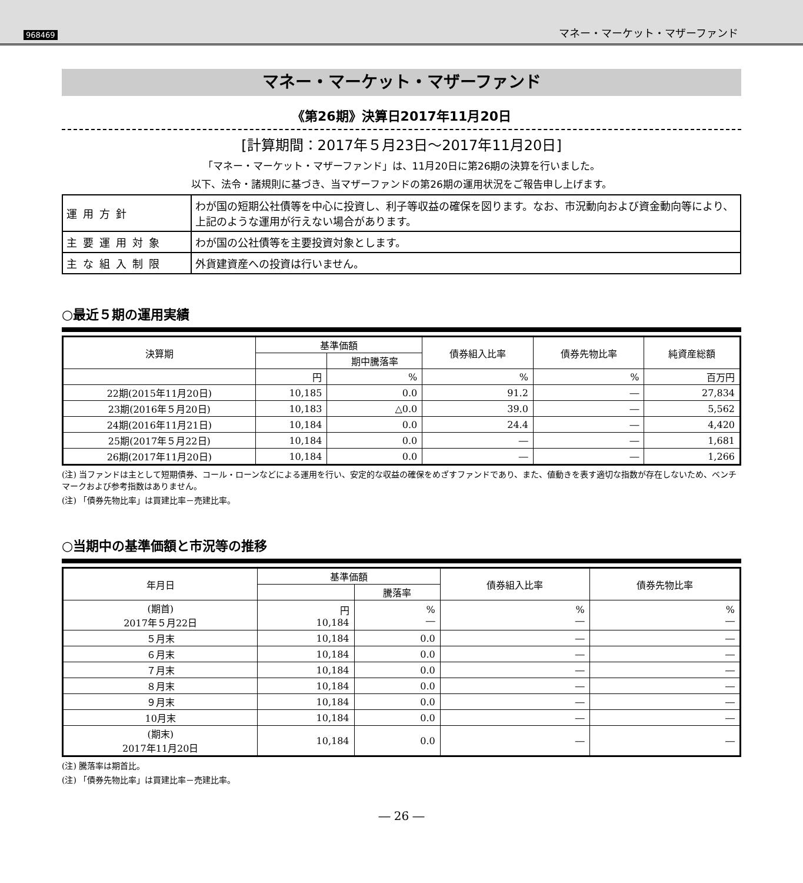968469 マネー・マーケット・マザーファンド
マネー・マーケット・マザーファンド
《第26期》決算日2017年11月20日
[計算期間：2017年５月23日～2017年11月20日]
「マネー・マーケット・マザーファンド」は、11月20日に第26期の決算を行いました。
以下、法令・諸規則に基づき、当マザーファンドの第26期の運用状況をご報告申し上げます。
| 運用方針 | わが国の短期公社債等を中心に投資し、利子等収益の確保を図ります。なお、市況動向および資金動向等により、上記のような運用が行えない場合があります。 |
| 主要運用対象 | わが国の公社債等を主要投資対象とします。 |
| 主な組入制限 | 外貨建資産への投資は行いません。 |
○最近５期の運用実績
| 決算期 | 基準価額 | | 債券組入比率 | 債券先物比率 | 純資産総額 |
| --- | --- | --- | --- | --- | --- |
| | | 期中騰落率 | | | |
| | 円 | % | % | % | 百万円 |
| 22期(2015年11月20日) | 10,185 | 0.0 | 91.2 | ― | 27,834 |
| 23期(2016年５月20日) | 10,183 | △0.0 | 39.0 | ― | 5,562 |
| 24期(2016年11月21日) | 10,184 | 0.0 | 24.4 | ― | 4,420 |
| 25期(2017年５月22日) | 10,184 | 0.0 | ― | ― | 1,681 |
| 26期(2017年11月20日) | 10,184 | 0.0 | ― | ― | 1,266 |
(注) 当ファンドは主として短期債券、コール・ローンなどによる運用を行い、安定的な収益の確保をめざすファンドであり、また、値動きを表す適切な指数が存在しないため、ベンチマークおよび参考指数はありません。
(注) 「債券先物比率」は買建比率－売建比率。
○当期中の基準価額と市況等の推移
| 年月日 | 基準価額 | | 債券組入比率 | 債券先物比率 |
| --- | --- | --- | --- | --- |
| | | 騰落率 | | |
| (期首) 2017年５月22日 | 円 10,184 | % ― | % ― | % ― |
| ５月末 | 10,184 | 0.0 | ― | ― |
| ６月末 | 10,184 | 0.0 | ― | ― |
| ７月末 | 10,184 | 0.0 | ― | ― |
| ８月末 | 10,184 | 0.0 | ― | ― |
| ９月末 | 10,184 | 0.0 | ― | ― |
| 10月末 | 10,184 | 0.0 | ― | ― |
| (期末) 2017年11月20日 | 10,184 | 0.0 | ― | ― |
(注) 騰落率は期首比。
(注) 「債券先物比率」は買建比率－売建比率。
― 26 ―